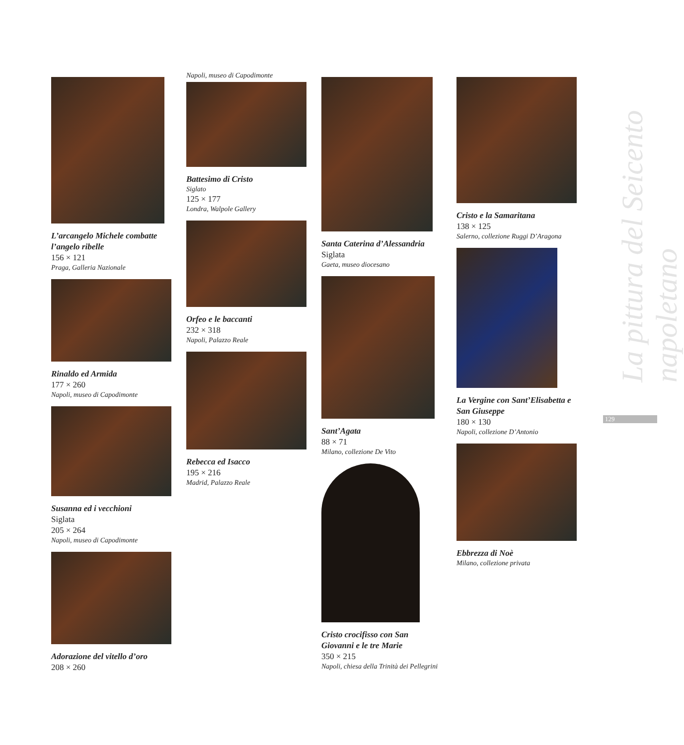L’arcangelo Michele combatte l’angelo ribelle
156 × 121
Praga, Galleria Nazionale
Rinaldo ed Armida
177 × 260
Napoli, museo di Capodimonte
Susanna ed i vecchioni
Siglata
205 × 264
Napoli, museo di Capodimonte
Adorazione del vitello d’oro
208 × 260
Napoli, museo di Capodimonte
Battesimo di Cristo
Siglato
125 × 177
Londra, Walpole Gallery
Orfeo e le baccanti
232 × 318
Napoli, Palazzo Reale
Rebecca ed Isacco
195 × 216
Madrid, Palazzo Reale
Santa Caterina d’Alessandria
Siglata
Gaeta, museo diocesano
Sant’Agata
88 × 71
Milano, collezione De Vito
Cristo crocifisso con San Giovanni e le tre Marie
350 × 215
Napoli, chiesa della Trinità dei Pellegrini
Cristo e la Samaritana
138 × 125
Salerno, collezione Ruggi D’Aragona
La Vergine con Sant’Elisabetta e San Giuseppe
180 × 130
Napoli, collezione D’Antonio
Ebbrezza di Noè
Milano, collezione privata
La pittura del Seicento napoletano
129